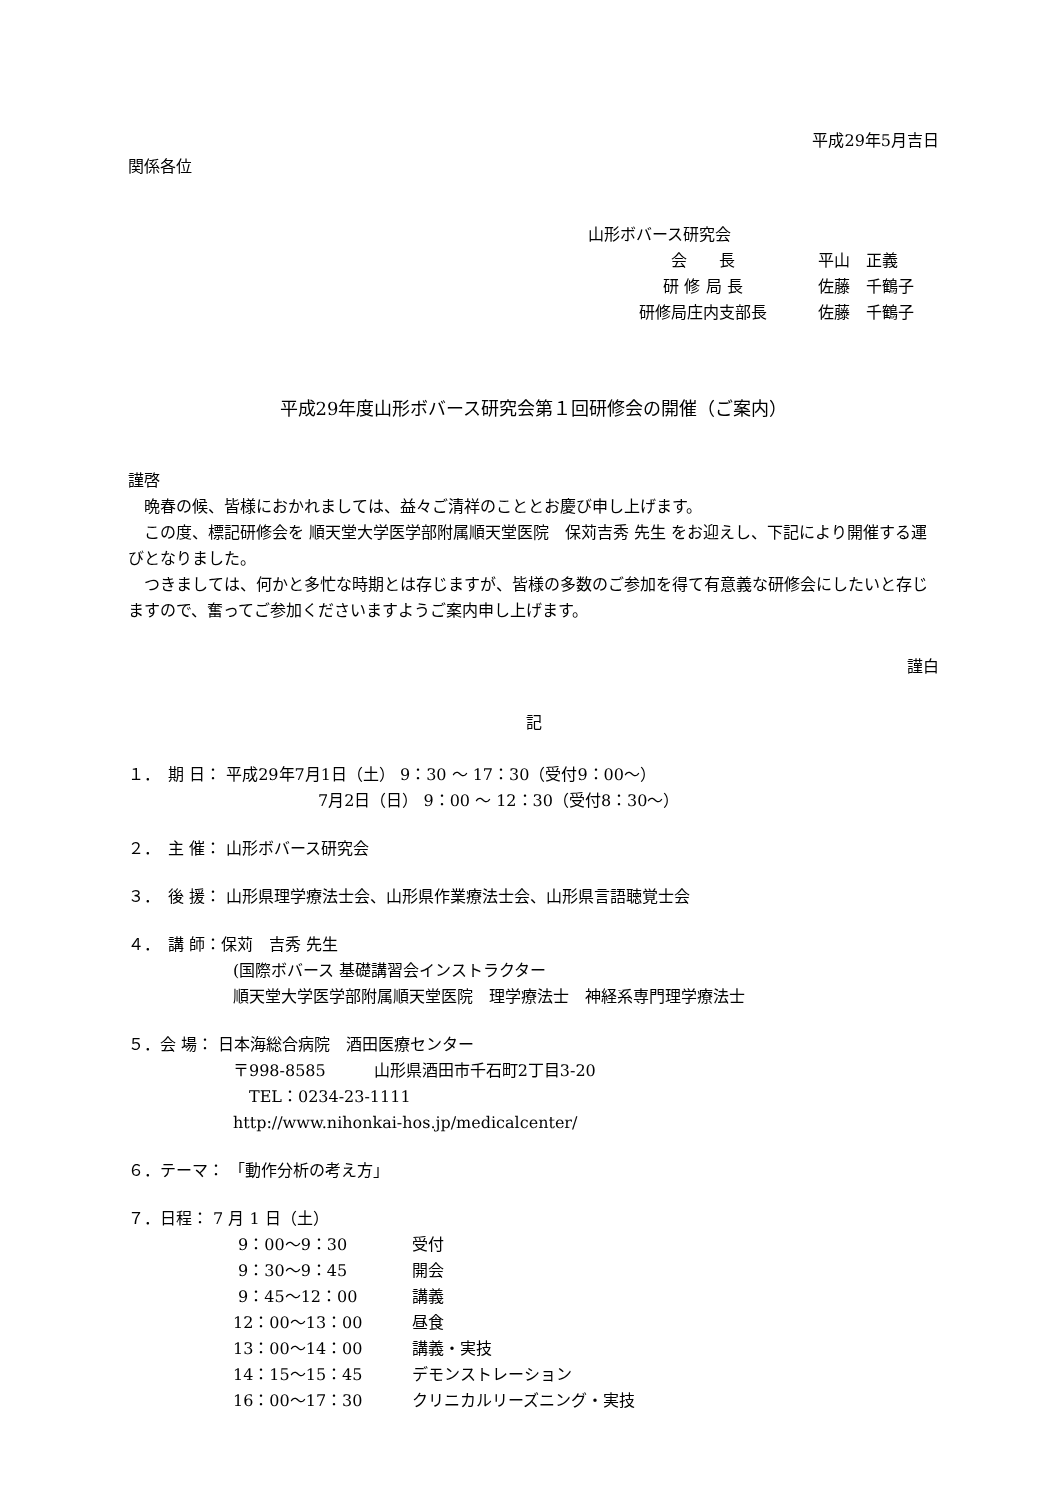平成29年5月吉日
関係各位
山形ボバース研究会
会　　長 平山　正義
研 修 局 長 佐藤　千鶴子
研修局庄内支部長 佐藤　千鶴子
平成29年度山形ボバース研究会第１回研修会の開催（ご案内）
謹啓
　晩春の候、皆様におかれましては、益々ご清祥のこととお慶び申し上げます。
　この度、標記研修会を 順天堂大学医学部附属順天堂医院　保苅吉秀 先生 をお迎えし、下記により開催する運びとなりました。
　つきましては、何かと多忙な時期とは存じますが、皆様の多数のご参加を得て有意義な研修会にしたいと存じますので、奮ってご参加くださいますようご案内申し上げます。
謹白
記
１．　期 日： 平成29年7月1日（土） 9：30 ～ 17：30（受付9：00～）
7月2日（日） 9：00 ～ 12：30（受付8：30～）
２．　主 催： 山形ボバース研究会
３．　後 援： 山形県理学療法士会、山形県作業療法士会、山形県言語聴覚士会
４．　講 師：保苅　吉秀 先生
(国際ボバース 基礎講習会インストラクター
順天堂大学医学部附属順天堂医院　理学療法士　神経系専門理学療法士
５．会 場： 日本海総合病院　酒田医療センター
〒998-8585　　　山形県酒田市千石町2丁目3-20
　TEL：0234-23-1111
http://www.nihonkai-hos.jp/medicalcenter/
６．テーマ： 「動作分析の考え方」
７．日程： 7 月 1 日（土）
| 9：00～9：30 | 受付 |
| 9：30～9：45 | 開会 |
| 9：45～12：00 | 講義 |
| 12：00～13：00 | 昼食 |
| 13：00～14：00 | 講義・実技 |
| 14：15～15：45 | デモンストレーション |
| 16：00～17：30 | クリニカルリーズニング・実技 |